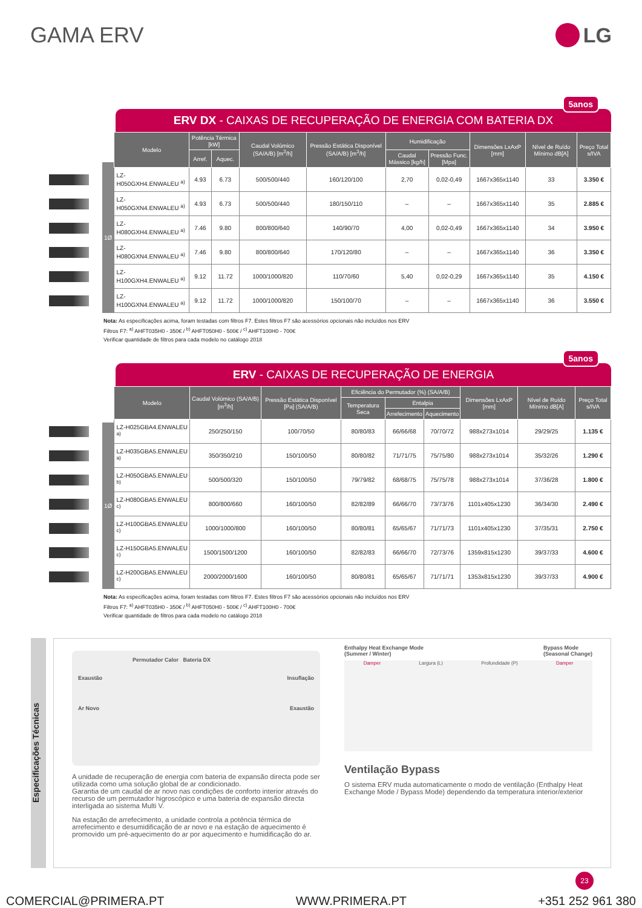GAMA ERV LG
ERV DX - CAIXAS DE RECUPERAÇÃO DE ENERGIA COM BATERIA DX
5anos
1Ø
| Modelo | Potência Térmica [kW] | | Caudal Volúmico (SA/A/B) [m<sup>3</sup>/h] | Pressão Estática Disponível (SA/A/B) [m<sup>3</sup>/h] | Humidificação | | Dimensões LxAxP [mm] | Nível de Ruído Mínimo dB[A] | Preço Total s/IVA |
| --- | --- | --- | --- | --- | --- | --- | --- | --- | --- |
| | Arref. | Aquec. | | | Caudal Mássico [kg/h] | Pressão Func. [Mpa] | | | |
| LZ-H050GXH4.ENWALEU <sup>a)</sup> | 4.93 | 6.73 | 500/500/440 | 160/120/100 | 2,70 | 0,02-0,49 | 1667x365x1140 | 33 | 3.350 € |
| LZ-H050GXN4.ENWALEU <sup>a)</sup> | 4.93 | 6.73 | 500/500/440 | 180/150/110 | – | – | 1667x365x1140 | 35 | 2.885 € |
| LZ-H080GXH4.ENWALEU <sup>a)</sup> | 7.46 | 9.80 | 800/800/640 | 140/90/70 | 4,00 | 0,02-0,49 | 1667x365x1140 | 34 | 3.950 € |
| LZ-H080GXN4.ENWALEU <sup>a)</sup> | 7.46 | 9.80 | 800/800/640 | 170/120/80 | – | – | 1667x365x1140 | 36 | 3.350 € |
| LZ-H100GXH4.ENWALEU <sup>a)</sup> | 9.12 | 11.72 | 1000/1000/820 | 110/70/60 | 5,40 | 0,02-0,29 | 1667x365x1140 | 35 | 4.150 € |
| LZ-H100GXN4.ENWALEU <sup>a)</sup> | 9.12 | 11.72 | 1000/1000/820 | 150/100/70 | – | – | 1667x365x1140 | 36 | 3.550 € |
Nota: As especificações acima, foram testadas com filtros F7. Estes filtros F7 são acessórios opcionais não incluídos nos ERV
Filtros F7: <sup>a)</sup> AHFT035H0 - 350€ / <sup>b)</sup> AHFT050H0 - 500€ / <sup>c)</sup> AHFT100H0 - 700€
Verificar quantidade de filtros para cada modelo no catálogo 2018
ERV - CAIXAS DE RECUPERAÇÃO DE ENERGIA
5anos
1Ø
| Modelo | Caudal Volúmico (SA/A/B) [m<sup>3</sup>/h] | Pressão Estática Disponível [Pa] (SA/A/B) | Eficiência do Permutador (%) (SA/A/B) | | | Dimensões LxAxP [mm] | Nível de Ruído Mínimo dB[A] | Preço Total s/IVA |
| --- | --- | --- | --- | --- | --- | --- | --- | --- |
| | | | Temperatura Seca | Entalpia | | | | |
| | | | | Arrefecimento | Aquecimento | | | |
| LZ-H025GBA4.ENWALEU <sup>a)</sup> | 250/250/150 | 100/70/50 | 80/80/83 | 66/66/68 | 70/70/72 | 988x273x1014 | 29/29/25 | 1.135 € |
| LZ-H035GBA5.ENWALEU <sup>a)</sup> | 350/350/210 | 150/100/50 | 80/80/82 | 71/71/75 | 75/75/80 | 988x273x1014 | 35/32/26 | 1.290 € |
| LZ-H050GBA5.ENWALEU <sup>b)</sup> | 500/500/320 | 150/100/50 | 79/79/82 | 68/68/75 | 75/75/78 | 988x273x1014 | 37/36/28 | 1.800 € |
| LZ-H080GBA5.ENWALEU <sup>c)</sup> | 800/800/660 | 160/100/50 | 82/82/89 | 66/66/70 | 73/73/76 | 1101x405x1230 | 36/34/30 | 2.490 € |
| LZ-H100GBA5.ENWALEU <sup>c)</sup> | 1000/1000/800 | 160/100/50 | 80/80/81 | 65/65/67 | 71/71/73 | 1101x405x1230 | 37/35/31 | 2.750 € |
| LZ-H150GBA5.ENWALEU <sup>c)</sup> | 1500/1500/1200 | 160/100/50 | 82/82/83 | 66/66/70 | 72/73/76 | 1359x815x1230 | 39/37/33 | 4.600 € |
| LZ-H200GBA5.ENWALEU <sup>c)</sup> | 2000/2000/1600 | 160/100/50 | 80/80/81 | 65/65/67 | 71/71/71 | 1353x815x1230 | 39/37/33 | 4.900 € |
Nota: As especificações acima, foram testadas com filtros F7. Estes filtros F7 são acessórios opcionais não incluídos nos ERV
Filtros F7: <sup>a)</sup> AHFT035H0 - 350€ / <sup>b)</sup> AHFT050H0 - 500€ / <sup>c)</sup> AHFT100H0 - 700€
Verificar quantidade de filtros para cada modelo no catálogo 2018
Especificações Técnicas
Permutador Calor Bateria DX
Exaustão Insuflação
Ar Novo Exaustão
A unidade de recuperação de energia com bateria de expansão directa pode ser utilizada como uma solução global de ar condicionado.
Garantia de um caudal de ar novo nas condições de conforto interior através do recurso de um permutador higroscópico e uma bateria de expansão directa interligada ao sistema Multi V.
Na estação de arrefecimento, a unidade controla a potência térmica de arrefecimento e desumidificação de ar novo e na estação de aquecimento é promovido um pré-aquecimento do ar por aquecimento e humidificação do ar.
Enthalpy Heat Exchange Mode
(Summer / Winter) Bypass Mode
(Seasonal Change)
Damper Largura (L) Profundidade (P) Damper
Ventilação Bypass
O sistema ERV muda automaticamente o modo de ventilação (Enthalpy Heat Exchange Mode / Bypass Mode) dependendo da temperatura interior/exterior
23
COMERCIAL@PRIMERA.PT WWW.PRIMERA.PT +351 252 961 380